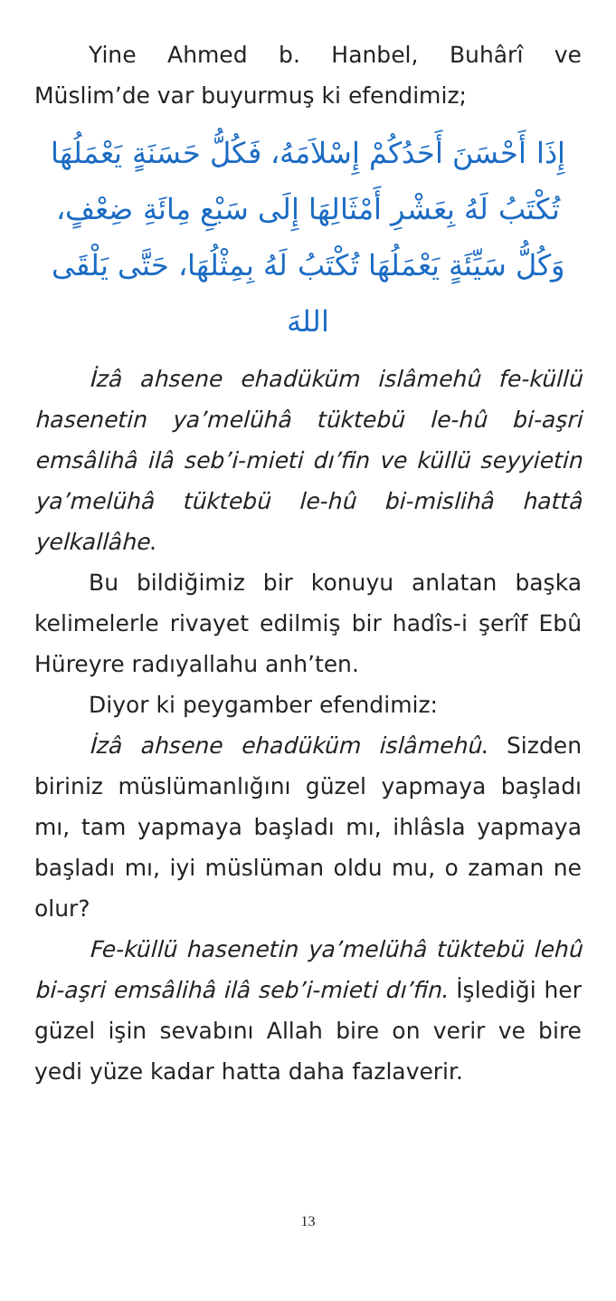Yine Ahmed b. Hanbel, Buhârî ve Müslim’de var buyurmuş ki efendimiz;
إِذَا أَحْسَنَ أَحَدُكُمْ إِسْلاَمَهُ، فَكُلُّ حَسَنَةٍ يَعْمَلُهَا تُكْتَبُ لَهُ بِعَشْرِ أَمْثَالِهَا إِلَى سَبْعِ مِائَةِ ضِعْفٍ، وَكُلُّ سَيِّئَةٍ يَعْمَلُهَا تُكْتَبُ لَهُ بِمِثْلُهَا، حَتَّى يَلْقَى اللهَ
İzâ ahsene ehadüküm islâmehû fe-küllü hasenetin ya’melühâ tüktebü le-hû bi-aşri emsâlihâ ilâ seb’i-mieti dı’fin ve küllü seyyietin ya’melühâ tüktebü le-hû bi-mislihâ hattâ yelkallâhe.
Bu bildiğimiz bir konuyu anlatan başka kelimelerle rivayet edilmiş bir hadîs-i şerîf Ebû Hüreyre radıyallahu anh’ten.
Diyor ki peygamber efendimiz:
İzâ ahsene ehadüküm islâmehû. Sizden biriniz müslümanlığını güzel yapmaya başladı mı, tam yapmaya başladı mı, ihlâsla yapmaya başladı mı, iyi müslüman oldu mu, o zaman ne olur?
Fe-küllü hasenetin ya’melühâ tüktebü lehû bi-aşri emsâlihâ ilâ seb’i-mieti dı’fin. İşlediği her güzel işin sevabını Allah bire on verir ve bire yedi yüze kadar hatta daha fazlaverir.
13